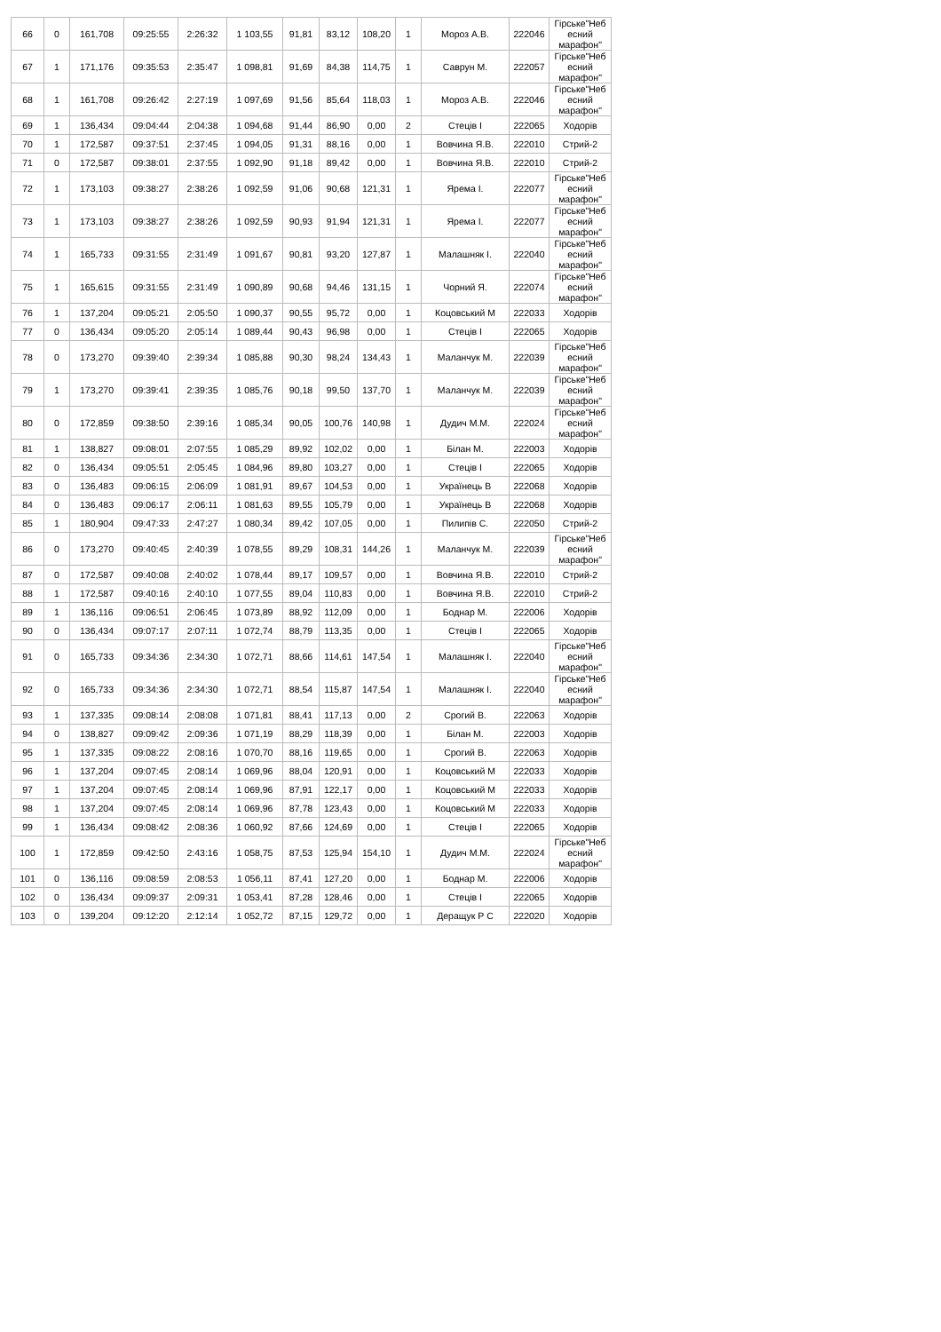| 66 | 0 | 161,708 | 09:25:55 | 2:26:32 | 1 103,55 | 91,81 | 83,12 | 108,20 | 1 | Мороз А.В. | 222046 | Гірське"Неб есний марафон" |
| 67 | 1 | 171,176 | 09:35:53 | 2:35:47 | 1 098,81 | 91,69 | 84,38 | 114,75 | 1 | Саврун М. | 222057 | Гірське"Неб есний марафон" |
| 68 | 1 | 161,708 | 09:26:42 | 2:27:19 | 1 097,69 | 91,56 | 85,64 | 118,03 | 1 | Мороз А.В. | 222046 | Гірське"Неб есний марафон" |
| 69 | 1 | 136,434 | 09:04:44 | 2:04:38 | 1 094,68 | 91,44 | 86,90 | 0,00 | 2 | Стеців І | 222065 | Ходорів |
| 70 | 1 | 172,587 | 09:37:51 | 2:37:45 | 1 094,05 | 91,31 | 88,16 | 0,00 | 1 | Вовчина Я.В. | 222010 | Стрий-2 |
| 71 | 0 | 172,587 | 09:38:01 | 2:37:55 | 1 092,90 | 91,18 | 89,42 | 0,00 | 1 | Вовчина Я.В. | 222010 | Стрий-2 |
| 72 | 1 | 173,103 | 09:38:27 | 2:38:26 | 1 092,59 | 91,06 | 90,68 | 121,31 | 1 | Ярема І. | 222077 | Гірське"Неб есний марафон" |
| 73 | 1 | 173,103 | 09:38:27 | 2:38:26 | 1 092,59 | 90,93 | 91,94 | 121,31 | 1 | Ярема І. | 222077 | Гірське"Неб есний марафон" |
| 74 | 1 | 165,733 | 09:31:55 | 2:31:49 | 1 091,67 | 90,81 | 93,20 | 127,87 | 1 | Малашняк І. | 222040 | Гірське"Неб есний марафон" |
| 75 | 1 | 165,615 | 09:31:55 | 2:31:49 | 1 090,89 | 90,68 | 94,46 | 131,15 | 1 | Чорний Я. | 222074 | Гірське"Неб есний марафон" |
| 76 | 1 | 137,204 | 09:05:21 | 2:05:50 | 1 090,37 | 90,55 | 95,72 | 0,00 | 1 | Коцовський М | 222033 | Ходорів |
| 77 | 0 | 136,434 | 09:05:20 | 2:05:14 | 1 089,44 | 90,43 | 96,98 | 0,00 | 1 | Стеців І | 222065 | Ходорів |
| 78 | 0 | 173,270 | 09:39:40 | 2:39:34 | 1 085,88 | 90,30 | 98,24 | 134,43 | 1 | Маланчук М. | 222039 | Гірське"Неб есний марафон" |
| 79 | 1 | 173,270 | 09:39:41 | 2:39:35 | 1 085,76 | 90,18 | 99,50 | 137,70 | 1 | Маланчук М. | 222039 | Гірське"Неб есний марафон" |
| 80 | 0 | 172,859 | 09:38:50 | 2:39:16 | 1 085,34 | 90,05 | 100,76 | 140,98 | 1 | Дудич М.М. | 222024 | Гірське"Неб есний марафон" |
| 81 | 1 | 138,827 | 09:08:01 | 2:07:55 | 1 085,29 | 89,92 | 102,02 | 0,00 | 1 | Білан М. | 222003 | Ходорів |
| 82 | 0 | 136,434 | 09:05:51 | 2:05:45 | 1 084,96 | 89,80 | 103,27 | 0,00 | 1 | Стеців І | 222065 | Ходорів |
| 83 | 0 | 136,483 | 09:06:15 | 2:06:09 | 1 081,91 | 89,67 | 104,53 | 0,00 | 1 | Українець В | 222068 | Ходорів |
| 84 | 0 | 136,483 | 09:06:17 | 2:06:11 | 1 081,63 | 89,55 | 105,79 | 0,00 | 1 | Українець В | 222068 | Ходорів |
| 85 | 1 | 180,904 | 09:47:33 | 2:47:27 | 1 080,34 | 89,42 | 107,05 | 0,00 | 1 | Пилипів С. | 222050 | Стрий-2 |
| 86 | 0 | 173,270 | 09:40:45 | 2:40:39 | 1 078,55 | 89,29 | 108,31 | 144,26 | 1 | Маланчук М. | 222039 | Гірське"Неб есний марафон" |
| 87 | 0 | 172,587 | 09:40:08 | 2:40:02 | 1 078,44 | 89,17 | 109,57 | 0,00 | 1 | Вовчина Я.В. | 222010 | Стрий-2 |
| 88 | 1 | 172,587 | 09:40:16 | 2:40:10 | 1 077,55 | 89,04 | 110,83 | 0,00 | 1 | Вовчина Я.В. | 222010 | Стрий-2 |
| 89 | 1 | 136,116 | 09:06:51 | 2:06:45 | 1 073,89 | 88,92 | 112,09 | 0,00 | 1 | Боднар М. | 222006 | Ходорів |
| 90 | 0 | 136,434 | 09:07:17 | 2:07:11 | 1 072,74 | 88,79 | 113,35 | 0,00 | 1 | Стеців І | 222065 | Ходорів |
| 91 | 0 | 165,733 | 09:34:36 | 2:34:30 | 1 072,71 | 88,66 | 114,61 | 147,54 | 1 | Малашняк І. | 222040 | Гірське"Неб есний марафон" |
| 92 | 0 | 165,733 | 09:34:36 | 2:34:30 | 1 072,71 | 88,54 | 115,87 | 147,54 | 1 | Малашняк І. | 222040 | Гірське"Неб есний марафон" |
| 93 | 1 | 137,335 | 09:08:14 | 2:08:08 | 1 071,81 | 88,41 | 117,13 | 0,00 | 2 | Срогий В. | 222063 | Ходорів |
| 94 | 0 | 138,827 | 09:09:42 | 2:09:36 | 1 071,19 | 88,29 | 118,39 | 0,00 | 1 | Білан М. | 222003 | Ходорів |
| 95 | 1 | 137,335 | 09:08:22 | 2:08:16 | 1 070,70 | 88,16 | 119,65 | 0,00 | 1 | Срогий В. | 222063 | Ходорів |
| 96 | 1 | 137,204 | 09:07:45 | 2:08:14 | 1 069,96 | 88,04 | 120,91 | 0,00 | 1 | Коцовський М | 222033 | Ходорів |
| 97 | 1 | 137,204 | 09:07:45 | 2:08:14 | 1 069,96 | 87,91 | 122,17 | 0,00 | 1 | Коцовський М | 222033 | Ходорів |
| 98 | 1 | 137,204 | 09:07:45 | 2:08:14 | 1 069,96 | 87,78 | 123,43 | 0,00 | 1 | Коцовський М | 222033 | Ходорів |
| 99 | 1 | 136,434 | 09:08:42 | 2:08:36 | 1 060,92 | 87,66 | 124,69 | 0,00 | 1 | Стеців І | 222065 | Ходорів |
| 100 | 1 | 172,859 | 09:42:50 | 2:43:16 | 1 058,75 | 87,53 | 125,94 | 154,10 | 1 | Дудич М.М. | 222024 | Гірське"Неб есний марафон" |
| 101 | 0 | 136,116 | 09:08:59 | 2:08:53 | 1 056,11 | 87,41 | 127,20 | 0,00 | 1 | Боднар М. | 222006 | Ходорів |
| 102 | 0 | 136,434 | 09:09:37 | 2:09:31 | 1 053,41 | 87,28 | 128,46 | 0,00 | 1 | Стеців І | 222065 | Ходорів |
| 103 | 0 | 139,204 | 09:12:20 | 2:12:14 | 1 052,72 | 87,15 | 129,72 | 0,00 | 1 | Деращук Р С | 222020 | Ходорів |